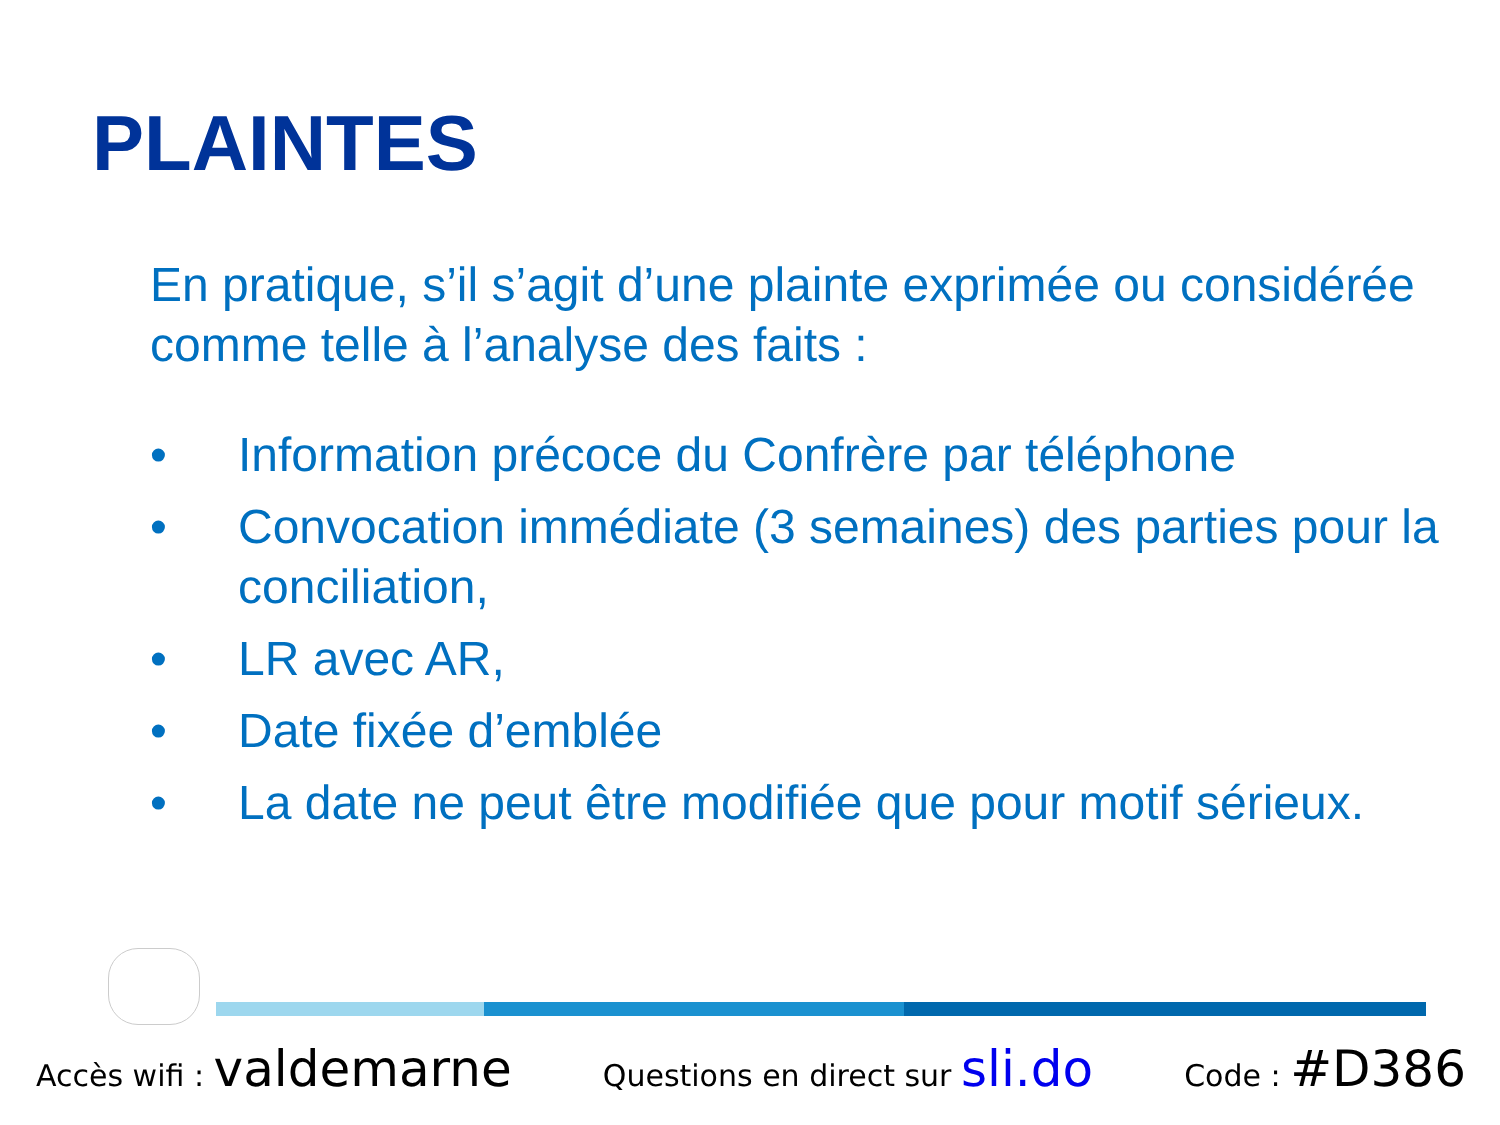PLAINTES
En pratique, s’il s’agit d’une plainte exprimée ou considérée comme telle à l’analyse des faits :
• Information précoce du Confrère par téléphone
• Convocation immédiate (3 semaines) des parties pour la conciliation,
• LR avec AR,
• Date fixée d’emblée
• La date ne peut être modifiée que pour motif sérieux.
Accès wifi : valdemarne Questions en direct sur sli.do Code : #D386